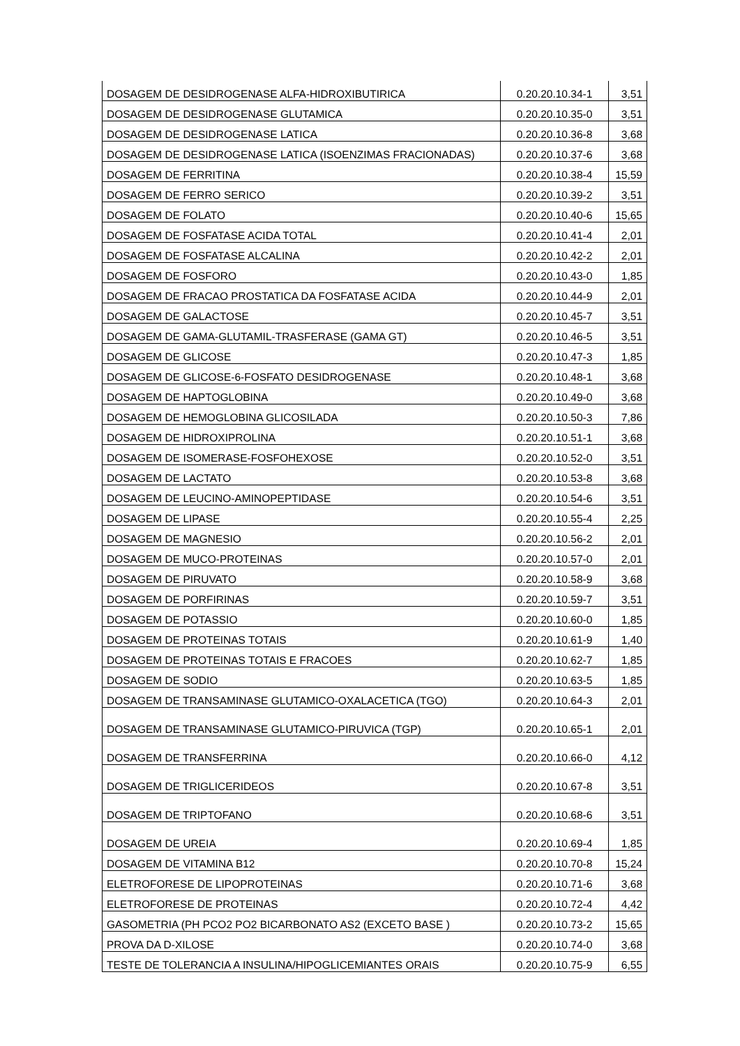| DOSAGEM DE DESIDROGENASE ALFA-HIDROXIBUTIRICA | 0.20.20.10.34-1 | 3,51 |
| DOSAGEM DE DESIDROGENASE GLUTAMICA | 0.20.20.10.35-0 | 3,51 |
| DOSAGEM DE DESIDROGENASE LATICA | 0.20.20.10.36-8 | 3,68 |
| DOSAGEM DE DESIDROGENASE LATICA (ISOENZIMAS FRACIONADAS) | 0.20.20.10.37-6 | 3,68 |
| DOSAGEM DE FERRITINA | 0.20.20.10.38-4 | 15,59 |
| DOSAGEM DE FERRO SERICO | 0.20.20.10.39-2 | 3,51 |
| DOSAGEM DE FOLATO | 0.20.20.10.40-6 | 15,65 |
| DOSAGEM DE FOSFATASE ACIDA TOTAL | 0.20.20.10.41-4 | 2,01 |
| DOSAGEM DE FOSFATASE ALCALINA | 0.20.20.10.42-2 | 2,01 |
| DOSAGEM DE FOSFORO | 0.20.20.10.43-0 | 1,85 |
| DOSAGEM DE FRACAO PROSTATICA DA FOSFATASE ACIDA | 0.20.20.10.44-9 | 2,01 |
| DOSAGEM DE GALACTOSE | 0.20.20.10.45-7 | 3,51 |
| DOSAGEM DE GAMA-GLUTAMIL-TRASFERASE (GAMA GT) | 0.20.20.10.46-5 | 3,51 |
| DOSAGEM DE GLICOSE | 0.20.20.10.47-3 | 1,85 |
| DOSAGEM DE GLICOSE-6-FOSFATO DESIDROGENASE | 0.20.20.10.48-1 | 3,68 |
| DOSAGEM DE HAPTOGLOBINA | 0.20.20.10.49-0 | 3,68 |
| DOSAGEM DE HEMOGLOBINA GLICOSILADA | 0.20.20.10.50-3 | 7,86 |
| DOSAGEM DE HIDROXIPROLINA | 0.20.20.10.51-1 | 3,68 |
| DOSAGEM DE ISOMERASE-FOSFOHEXOSE | 0.20.20.10.52-0 | 3,51 |
| DOSAGEM DE LACTATO | 0.20.20.10.53-8 | 3,68 |
| DOSAGEM DE LEUCINO-AMINOPEPTIDASE | 0.20.20.10.54-6 | 3,51 |
| DOSAGEM DE LIPASE | 0.20.20.10.55-4 | 2,25 |
| DOSAGEM DE MAGNESIO | 0.20.20.10.56-2 | 2,01 |
| DOSAGEM DE MUCO-PROTEINAS | 0.20.20.10.57-0 | 2,01 |
| DOSAGEM DE PIRUVATO | 0.20.20.10.58-9 | 3,68 |
| DOSAGEM DE PORFIRINAS | 0.20.20.10.59-7 | 3,51 |
| DOSAGEM DE POTASSIO | 0.20.20.10.60-0 | 1,85 |
| DOSAGEM DE PROTEINAS TOTAIS | 0.20.20.10.61-9 | 1,40 |
| DOSAGEM DE PROTEINAS TOTAIS E FRACOES | 0.20.20.10.62-7 | 1,85 |
| DOSAGEM DE SODIO | 0.20.20.10.63-5 | 1,85 |
| DOSAGEM DE TRANSAMINASE GLUTAMICO-OXALACETICA (TGO) | 0.20.20.10.64-3 | 2,01 |
| DOSAGEM DE TRANSAMINASE GLUTAMICO-PIRUVICA (TGP) | 0.20.20.10.65-1 | 2,01 |
| DOSAGEM DE TRANSFERRINA | 0.20.20.10.66-0 | 4,12 |
| DOSAGEM DE TRIGLICERIDEOS | 0.20.20.10.67-8 | 3,51 |
| DOSAGEM DE TRIPTOFANO | 0.20.20.10.68-6 | 3,51 |
| DOSAGEM DE UREIA | 0.20.20.10.69-4 | 1,85 |
| DOSAGEM DE VITAMINA B12 | 0.20.20.10.70-8 | 15,24 |
| ELETROFORESE DE LIPOPROTEINAS | 0.20.20.10.71-6 | 3,68 |
| ELETROFORESE DE PROTEINAS | 0.20.20.10.72-4 | 4,42 |
| GASOMETRIA (PH PCO2 PO2 BICARBONATO AS2 (EXCETO BASE ) | 0.20.20.10.73-2 | 15,65 |
| PROVA DA D-XILOSE | 0.20.20.10.74-0 | 3,68 |
| TESTE DE TOLERANCIA A INSULINA/HIPOGLICEMIANTES ORAIS | 0.20.20.10.75-9 | 6,55 |